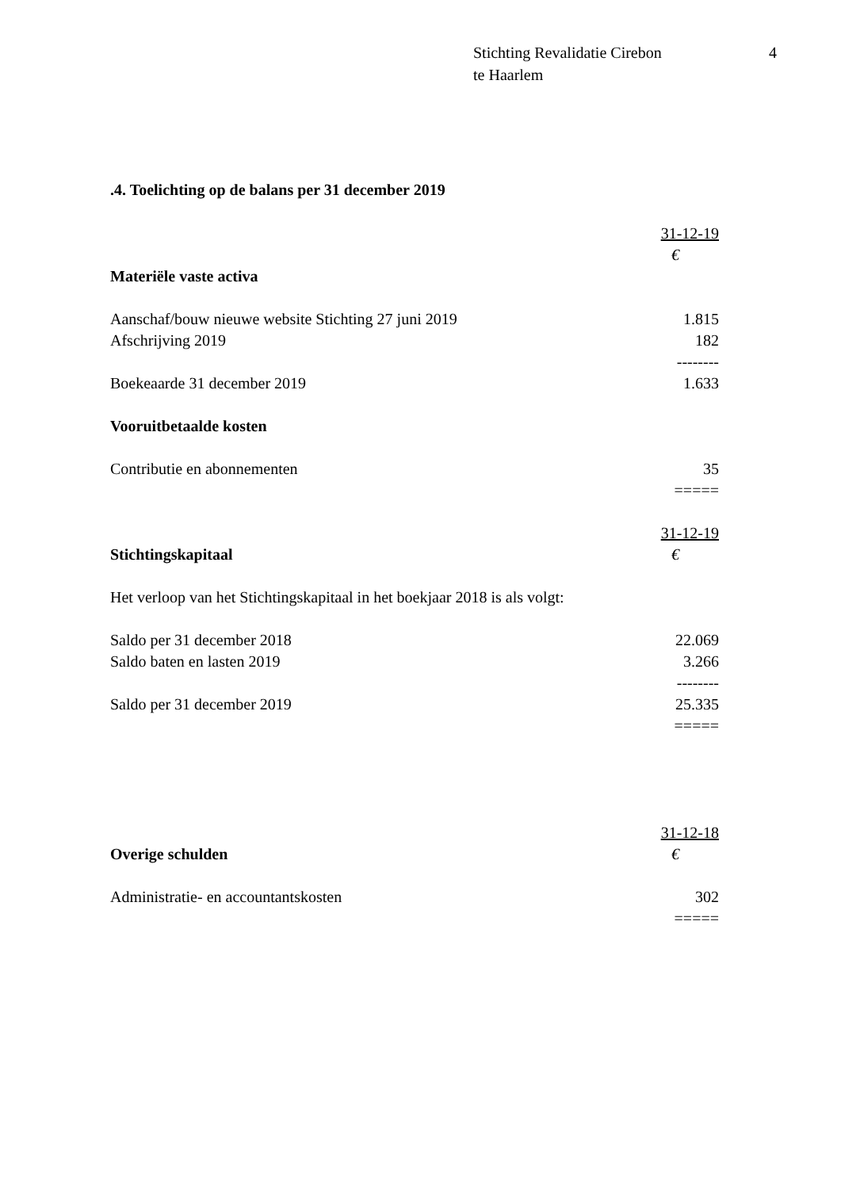Stichting Revalidatie Cirebon
te Haarlem
4
.4. Toelichting op de balans per 31 december 2019
| | 31-12-19 |
| | € |
| Materiële vaste activa | |
| Aanschaf/bouw nieuwe website Stichting 27 juni 2019 | 1.815 |
| Afschrijving 2019 | 182 |
| | -------- |
| Boekeaarde 31 december 2019 | 1.633 |
| Vooruitbetaalde kosten | |
| Contributie en abonnementen | 35 |
| | ===== |
| | 31-12-19 |
| Stichtingskapitaal | € |
| Het verloop van het Stichtingskapitaal in het boekjaar 2018 is als volgt: | |
| Saldo per 31 december 2018 | 22.069 |
| Saldo baten en lasten 2019 | 3.266 |
| | -------- |
| Saldo per 31 december 2019 | 25.335 |
| | ===== |
| | 31-12-18 |
| Overige schulden | € |
| Administratie- en accountantskosten | 302 |
| | ===== |